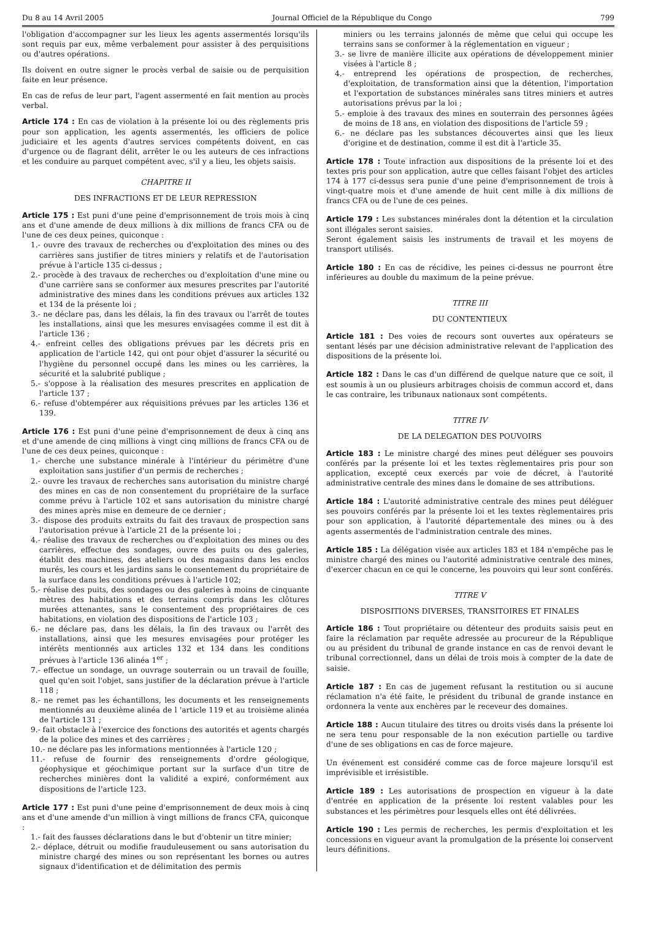Du 8 au 14 Avril 2005 Journal Officiel de la République du Congo 799
l'obligation d'accompagner sur les lieux les agents assermentés lorsqu'ils sont requis par eux, même verbalement pour assister à des perquisitions ou d'autres opérations.
Ils doivent en outre signer le procès verbal de saisie ou de perquisition faite en leur présence.
En cas de refus de leur part, l'agent assermenté en fait mention au procès verbal.
Article 174 : En cas de violation à la présente loi ou des règlements pris pour son application, les agents assermentés, les officiers de police judiciaire et les agents d'autres services compétents doivent, en cas d'urgence ou de flagrant délit, arrêter le ou les auteurs de ces infractions et les conduire au parquet compétent avec, s'il y a lieu, les objets saisis.
CHAPITRE II
DES INFRACTIONS ET DE LEUR REPRESSION
Article 175 : Est puni d'une peine d'emprisonnement de trois mois à cinq ans et d'une amende de deux millions à dix millions de francs CFA ou de l'une de ces deux peines, quiconque :
1.- ouvre des travaux de recherches ou d'exploitation des mines ou des carrières sans justifier de titres miniers y relatifs et de l'autorisation prévue à l'article 135 ci-dessus ;
2.- procède à des travaux de recherches ou d'exploitation d'une mine ou d'une carrière sans se conformer aux mesures prescrites par l'autorité administrative des mines dans les conditions prévues aux articles 132 et 134 de la présente loi ;
3.- ne déclare pas, dans les délais, la fin des travaux ou l'arrêt de toutes les installations, ainsi que les mesures envisagées comme il est dit à l'article 136 ;
4.- enfreint celles des obligations prévues par les décrets pris en application de l'article 142, qui ont pour objet d'assurer la sécurité ou l'hygiène du personnel occupé dans les mines ou les carrières, la sécurité et la salubrité publique ;
5.- s'oppose à la réalisation des mesures prescrites en application de l'article 137 ;
6.- refuse d'obtempérer aux réquisitions prévues par les articles 136 et 139.
Article 176 : Est puni d'une peine d'emprisonnement de deux à cinq ans et d'une amende de cinq millions à vingt cinq millions de francs CFA ou de l'une de ces deux peines, quiconque :
1.- cherche une substance minérale à l'intérieur du périmètre d'une exploitation sans justifier d'un permis de recherches ;
2.- ouvre les travaux de recherches sans autorisation du ministre chargé des mines en cas de non consentement du propriétaire de la surface comme prévu à l'article 102 et sans autorisation du ministre chargé des mines après mise en demeure de ce dernier ;
3.- dispose des produits extraits du fait des travaux de prospection sans l'autorisation prévue à l'article 21 de la présente loi ;
4.- réalise des travaux de recherches ou d'exploitation des mines ou des carrières, effectue des sondages, ouvre des puits ou des galeries, établit des machines, des ateliers ou des magasins dans les enclos murés, les cours et les jardins sans le consentement du propriétaire de la surface dans les conditions prévues à l'article 102;
5.- réalise des puits, des sondages ou des galeries à moins de cinquante mètres des habitations et des terrains compris dans les clôtures murées attenantes, sans le consentement des propriétaires de ces habitations, en violation des dispositions de l'article 103 ;
6.- ne déclare pas, dans les délais, la fin des travaux ou l'arrêt des installations, ainsi que les mesures envisagées pour protéger les intérêts mentionnés aux articles 132 et 134 dans les conditions prévues à l'article 136 alinéa 1<sup>er</sup> ;
7.- effectue un sondage, un ouvrage souterrain ou un travail de fouille, quel qu'en soit l'objet, sans justifier de la déclaration prévue à l'article 118 ;
8.- ne remet pas les échantillons, les documents et les renseignements mentionnés au deuxième alinéa de l 'article 119 et au troisième alinéa de l'article 131 ;
9.- fait obstacle à l'exercice des fonctions des autorités et agents chargés de la police des mines et des carrières ;
10.- ne déclare pas les informations mentionnées à l'article 120 ;
11.- refuse de fournir des renseignements d'ordre géologique, géophysique et géochimique portant sur la surface d'un titre de recherches minières dont la validité a expiré, conformément aux dispositions de l'article 123.
Article 177 : Est puni d'une peine d'emprisonnement de deux mois à cinq ans et d'une amende d'un million à vingt millions de francs CFA, quiconque :
1.- fait des fausses déclarations dans le but d'obtenir un titre minier;
2.- déplace, détruit ou modifie frauduleusement ou sans autorisation du ministre chargé des mines ou son représentant les bornes ou autres signaux d'identification et de délimitation des permis
miniers ou les terrains jalonnés de même que celui qui occupe les terrains sans se conformer à la réglementation en vigueur ;
3.- se livre de manière illicite aux opérations de développement minier visées à l'article 8 ;
4.- entreprend les opérations de prospection, de recherches, d'exploitation, de transformation ainsi que la détention, l'importation et l'exportation de substances minérales sans titres miniers et autres autorisations prévus par la loi ;
5.- emploie à des travaux des mines en souterrain des personnes âgées de moins de 18 ans, en violation des dispositions de l'article 59 ;
6.- ne déclare pas les substances découvertes ainsi que les lieux d'origine et de destination, comme il est dit à l'article 35.
Article 178 : Toute infraction aux dispositions de la présente loi et des textes pris pour son application, autre que celles faisant l'objet des articles 174 à 177 ci-dessus sera punie d'une peine d'emprisonnement de trois à vingt-quatre mois et d'une amende de huit cent mille à dix millions de francs CFA ou de l'une de ces peines.
Article 179 : Les substances minérales dont la détention et la circulation sont illégales seront saisies.
Seront également saisis les instruments de travail et les moyens de transport utilisés.
Article 180 : En cas de récidive, les peines ci-dessus ne pourront être inférieures au double du maximum de la peine prévue.
TITRE III
DU CONTENTIEUX
Article 181 : Des voies de recours sont ouvertes aux opérateurs se sentant lésés par une décision administrative relevant de l'application des dispositions de la présente loi.
Article 182 : Dans le cas d'un différend de quelque nature que ce soit, il est soumis à un ou plusieurs arbitrages choisis de commun accord et, dans le cas contraire, les tribunaux nationaux sont compétents.
TITRE IV
DE LA DELEGATION DES POUVOIRS
Article 183 : Le ministre chargé des mines peut déléguer ses pouvoirs conférés par la présente loi et les textes règlementaires pris pour son application, excepté ceux exercés par voie de décret, à l'autorité administrative centrale des mines dans le domaine de ses attributions.
Article 184 : L'autorité administrative centrale des mines peut déléguer ses pouvoirs conférés par la présente loi et les textes règlementaires pris pour son application, à l'autorité départementale des mines ou à des agents assermentés de l'administration centrale des mines.
Article 185 : La délégation visée aux articles 183 et 184 n'empêche pas le ministre chargé des mines ou l'autorité administrative centrale des mines, d'exercer chacun en ce qui le concerne, les pouvoirs qui leur sont conférés.
TITRE V
DISPOSITIONS DIVERSES, TRANSITOIRES ET FINALES
Article 186 : Tout propriétaire ou détenteur des produits saisis peut en faire la réclamation par requête adressée au procureur de la République ou au président du tribunal de grande instance en cas de renvoi devant le tribunal correctionnel, dans un délai de trois mois à compter de la date de saisie.
Article 187 : En cas de jugement refusant la restitution ou si aucune réclamation n'a été faite, le président du tribunal de grande instance en ordonnera la vente aux enchères par le receveur des domaines.
Article 188 : Aucun titulaire des titres ou droits visés dans la présente loi ne sera tenu pour responsable de la non exécution partielle ou tardive d'une de ses obligations en cas de force majeure.
Un événement est considéré comme cas de force majeure lorsqu'il est imprévisible et irrésistible.
Article 189 : Les autorisations de prospection en vigueur à la date d'entrée en application de la présente loi restent valables pour les substances et les périmètres pour lesquels elles ont été délivrées.
Article 190 : Les permis de recherches, les permis d'exploitation et les concessions en vigueur avant la promulgation de la présente loi conservent leurs définitions.